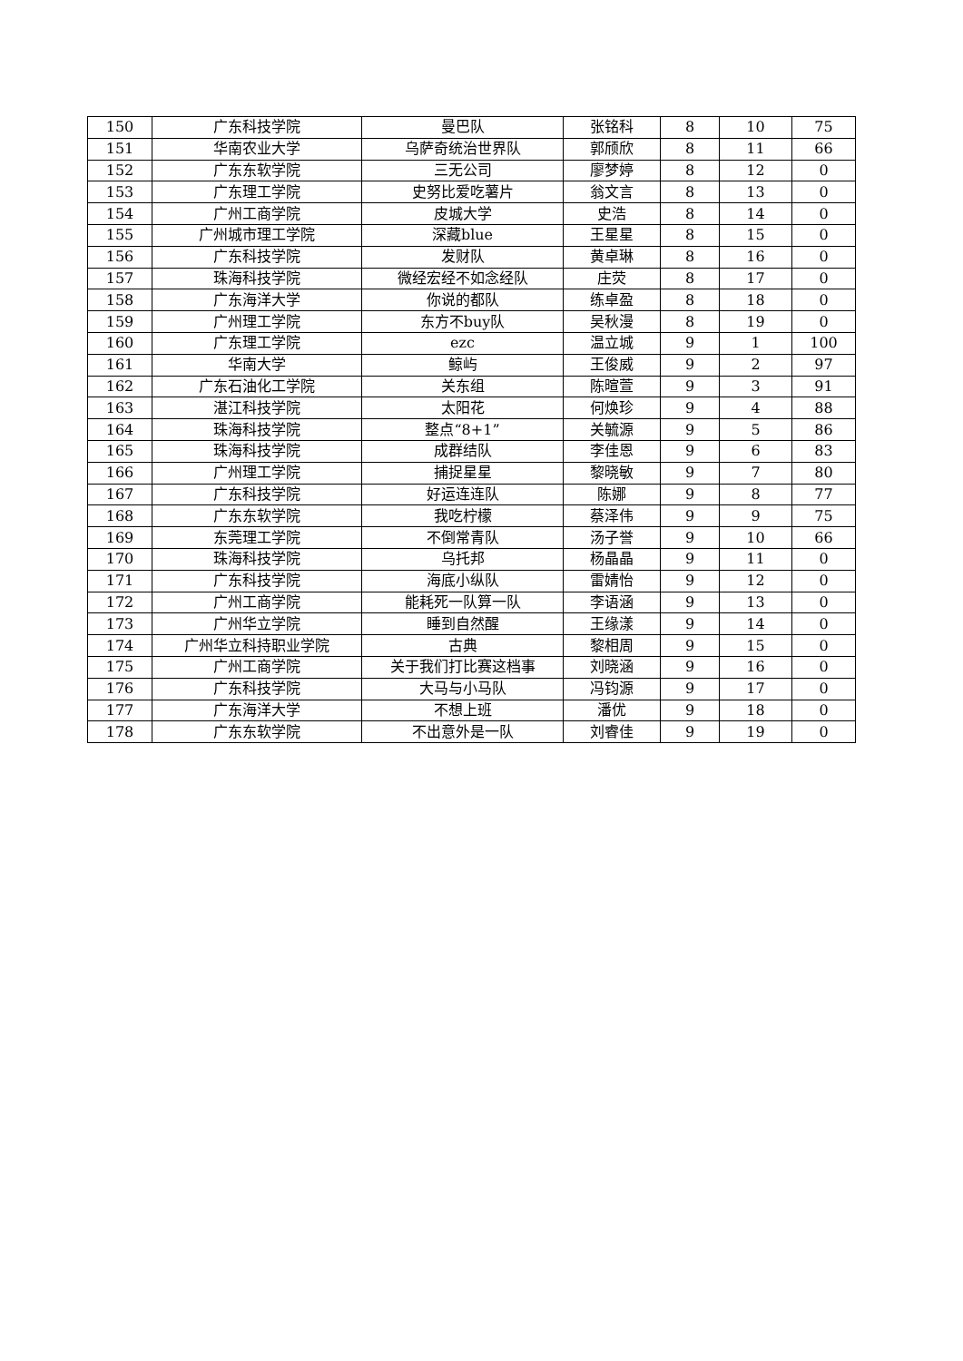| 150 | 广东科技学院 | 曼巴队 | 张铭科 | 8 | 10 | 75 |
| 151 | 华南农业大学 | 乌萨奇统治世界队 | 郭颀欣 | 8 | 11 | 66 |
| 152 | 广东东软学院 | 三无公司 | 廖梦婷 | 8 | 12 | 0 |
| 153 | 广东理工学院 | 史努比爱吃薯片 | 翁文言 | 8 | 13 | 0 |
| 154 | 广州工商学院 | 皮城大学 | 史浩 | 8 | 14 | 0 |
| 155 | 广州城市理工学院 | 深藏blue | 王星星 | 8 | 15 | 0 |
| 156 | 广东科技学院 | 发财队 | 黄卓琳 | 8 | 16 | 0 |
| 157 | 珠海科技学院 | 微经宏经不如念经队 | 庄荧 | 8 | 17 | 0 |
| 158 | 广东海洋大学 | 你说的都队 | 练卓盈 | 8 | 18 | 0 |
| 159 | 广州理工学院 | 东方不buy队 | 吴秋漫 | 8 | 19 | 0 |
| 160 | 广东理工学院 | ezc | 温立城 | 9 | 1 | 100 |
| 161 | 华南大学 | 鲸屿 | 王俊威 | 9 | 2 | 97 |
| 162 | 广东石油化工学院 | 关东组 | 陈暄萱 | 9 | 3 | 91 |
| 163 | 湛江科技学院 | 太阳花 | 何焕珍 | 9 | 4 | 88 |
| 164 | 珠海科技学院 | 整点“8+1” | 关毓源 | 9 | 5 | 86 |
| 165 | 珠海科技学院 | 成群结队 | 李佳恩 | 9 | 6 | 83 |
| 166 | 广州理工学院 | 捕捉星星 | 黎晓敏 | 9 | 7 | 80 |
| 167 | 广东科技学院 | 好运连连队 | 陈娜 | 9 | 8 | 77 |
| 168 | 广东东软学院 | 我吃柠檬 | 蔡泽伟 | 9 | 9 | 75 |
| 169 | 东莞理工学院 | 不倒常青队 | 汤子誉 | 9 | 10 | 66 |
| 170 | 珠海科技学院 | 乌托邦 | 杨晶晶 | 9 | 11 | 0 |
| 171 | 广东科技学院 | 海底小纵队 | 雷婧怡 | 9 | 12 | 0 |
| 172 | 广州工商学院 | 能耗死一队算一队 | 李语涵 | 9 | 13 | 0 |
| 173 | 广州华立学院 | 睡到自然醒 | 王缘漾 | 9 | 14 | 0 |
| 174 | 广州华立科持职业学院 | 古典 | 黎相周 | 9 | 15 | 0 |
| 175 | 广州工商学院 | 关于我们打比赛这档事 | 刘晓涵 | 9 | 16 | 0 |
| 176 | 广东科技学院 | 大马与小马队 | 冯钧源 | 9 | 17 | 0 |
| 177 | 广东海洋大学 | 不想上班 | 潘优 | 9 | 18 | 0 |
| 178 | 广东东软学院 | 不出意外是一队 | 刘睿佳 | 9 | 19 | 0 |